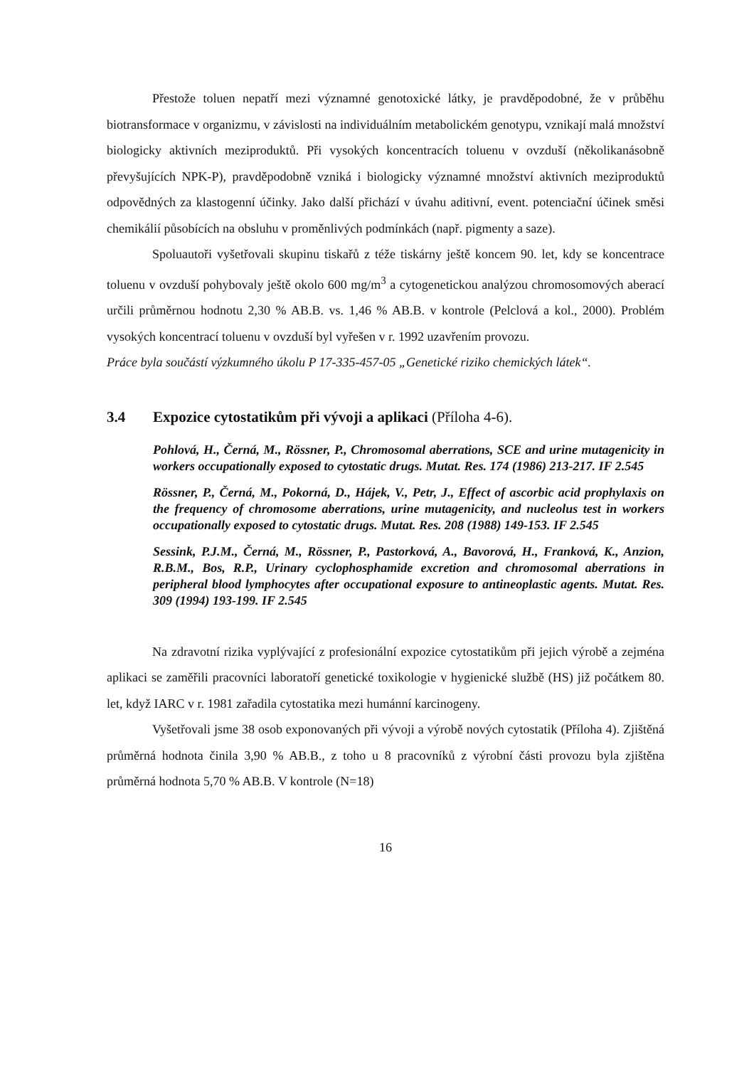Přestože toluen nepatří mezi významné genotoxické látky, je pravděpodobné, že v průběhu biotransformace v organizmu, v závislosti na individuálním metabolickém genotypu, vznikají malá množství biologicky aktivních meziproduktů. Při vysokých koncentracích toluenu v ovzduší (několikanásobně převyšujících NPK-P), pravděpodobně vzniká i biologicky významné množství aktivních meziproduktů odpovědných za klastogenní účinky. Jako další přichází v úvahu aditivní, event. potenciační účinek směsi chemikálií působících na obsluhu v proměnlivých podmínkách (např. pigmenty a saze).
Spoluautoři vyšetřovali skupinu tiskařů z téže tiskárny ještě koncem 90. let, kdy se koncentrace toluenu v ovzduší pohybovaly ještě okolo 600 mg/m<sup>3</sup> a cytogenetickou analýzou chromosomových aberací určili průměrnou hodnotu 2,30 % AB.B. vs. 1,46 % AB.B. v kontrole (Pelclová a kol., 2000). Problém vysokých koncentrací toluenu v ovzduší byl vyřešen v r. 1992 uzavřením provozu.
Práce byla součástí výzkumného úkolu P 17-335-457-05 „Genetické riziko chemických látek“.
3.4 Expozice cytostatikům při vývoji a aplikaci (Příloha 4-6).
Pohlová, H., Černá, M., Rössner, P., Chromosomal aberrations, SCE and urine mutagenicity in workers occupationally exposed to cytostatic drugs. Mutat. Res. 174 (1986) 213-217. IF 2.545
Rössner, P., Černá, M., Pokorná, D., Hájek, V., Petr, J., Effect of ascorbic acid prophylaxis on the frequency of chromosome aberrations, urine mutagenicity, and nucleolus test in workers occupationally exposed to cytostatic drugs. Mutat. Res. 208 (1988) 149-153. IF 2.545
Sessink, P.J.M., Černá, M., Rössner, P., Pastorková, A., Bavorová, H., Franková, K., Anzion, R.B.M., Bos, R.P., Urinary cyclophosphamide excretion and chromosomal aberrations in peripheral blood lymphocytes after occupational exposure to antineoplastic agents. Mutat. Res. 309 (1994) 193-199. IF 2.545
Na zdravotní rizika vyplývající z profesionální expozice cytostatikům při jejich výrobě a zejména aplikaci se zaměřili pracovníci laboratoří genetické toxikologie v hygienické službě (HS) již počátkem 80. let, když IARC v r. 1981 zařadila cytostatika mezi humánní karcinogeny.
Vyšetřovali jsme 38 osob exponovaných při vývoji a výrobě nových cytostatik (Příloha 4). Zjištěná průměrná hodnota činila 3,90 % AB.B., z toho u 8 pracovníků z výrobní části provozu byla zjištěna průměrná hodnota 5,70 % AB.B. V kontrole (N=18)
16